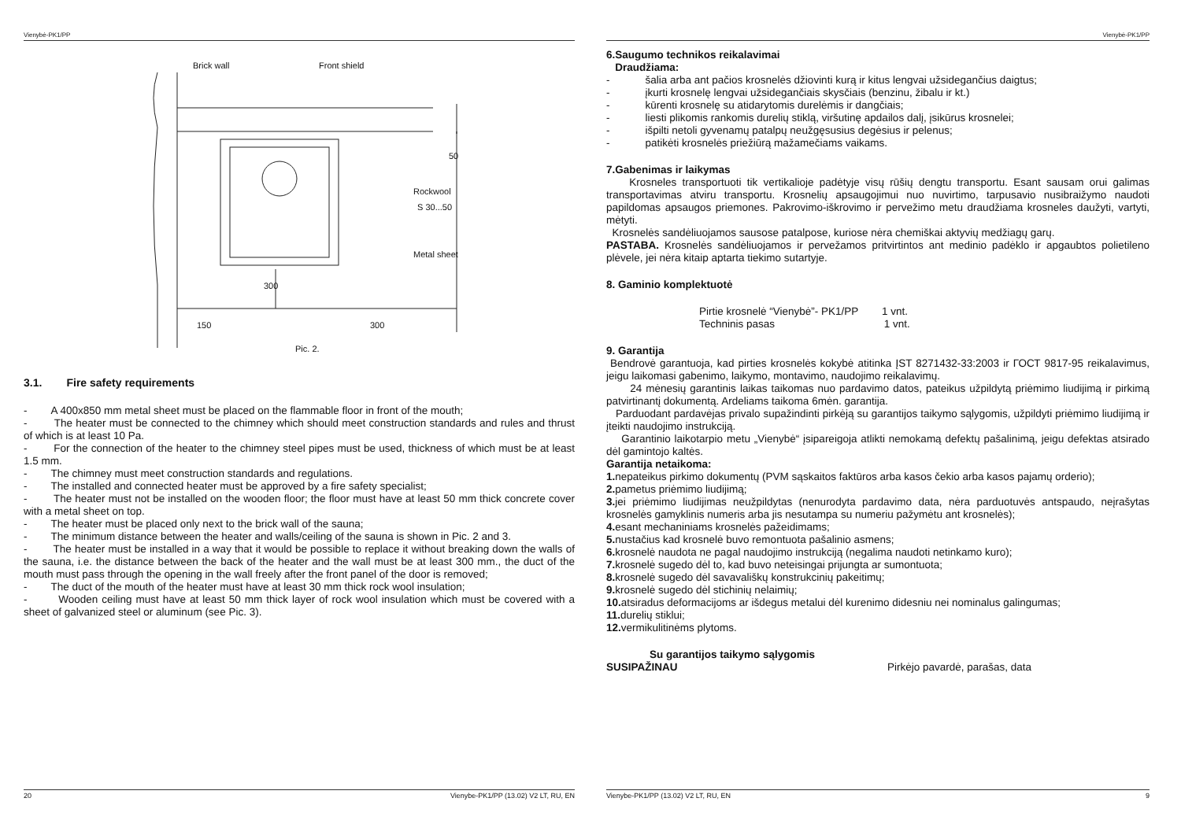Vienybė-PK1/PP
Brick wall
Front shield
Rockwool
S 30...50
Metal sheet
150
300
300
50
Pic. 2.
3.1. Fire safety requirements
- A 400x850 mm metal sheet must be placed on the flammable floor in front of the mouth;
- The heater must be connected to the chimney which should meet construction standards and rules and thrust of which is at least 10 Pa.
- For the connection of the heater to the chimney steel pipes must be used, thickness of which must be at least 1.5 mm.
- The chimney must meet construction standards and regulations.
- The installed and connected heater must be approved by a fire safety specialist;
- The heater must not be installed on the wooden floor; the floor must have at least 50 mm thick concrete cover with a metal sheet on top.
- The heater must be placed only next to the brick wall of the sauna;
- The minimum distance between the heater and walls/ceiling of the sauna is shown in Pic. 2 and 3.
- The heater must be installed in a way that it would be possible to replace it without breaking down the walls of the sauna, i.e. the distance between the back of the heater and the wall must be at least 300 mm., the duct of the mouth must pass through the opening in the wall freely after the front panel of the door is removed;
- The duct of the mouth of the heater must have at least 30 mm thick rock wool insulation;
- Wooden ceiling must have at least 50 mm thick layer of rock wool insulation which must be covered with a sheet of galvanized steel or aluminum (see Pic. 3).
20 Vienybe-PK1/PP (13.02) V2 LT, RU, EN
Vienybė-PK1/PP
6.Saugumo technikos reikalavimai
Draudžiama:
- šalia arba ant pačios krosnelės džiovinti kurą ir kitus lengvai užsidegančius daigtus;
- įkurti krosnelę lengvai užsidegančiais skysčiais (benzinu, žibalu ir kt.)
- kūrenti krosnelę su atidarytomis durelėmis ir dangčiais;
- liesti plikomis rankomis durelių stiklą, viršutinę apdailos dalį, įsikūrus krosnelei;
- išpilti netoli gyvenamų patalpų neužgęsusius degėsius ir pelenus;
- patikėti krosnelės priežiūrą mažamečiams vaikams.
7.Gabenimas ir laikymas
Krosneles transportuoti tik vertikalioje padėtyje visų rūšių dengtu transportu. Esant sausam orui galimas transportavimas atviru transportu. Krosnelių apsaugojimui nuo nuvirtimo, tarpusavio nusibraižymo naudoti papildomas apsaugos priemones. Pakrovimo-iškrovimo ir pervežimo metu draudžiama krosneles daužyti, vartyti, mėtyti.
Krosnelės sandėliuojamos sausose patalpose, kuriose nėra chemiškai aktyvių medžiagų garų.
PASTABA. Krosnelės sandėliuojamos ir pervežamos pritvirtintos ant medinio padėklo ir apgaubtos polietileno plėvele, jei nėra kitaip aptarta tiekimo sutartyje.
8. Gaminio komplektuotė
Pirtie krosnelė “Vienybė”- PK1/PP 1 vnt.
Techninis pasas 1 vnt.
9. Garantija
Bendrovė garantuoja, kad pirties krosnelės kokybė atitinka ĮST 8271432-33:2003 ir ГОСТ 9817-95 reikalavimus, jeigu laikomasi gabenimo, laikymo, montavimo, naudojimo reikalavimų.
24 mėnesių garantinis laikas taikomas nuo pardavimo datos, pateikus užpildytą priėmimo liudijimą ir pirkimą patvirtinantį dokumentą. Ardeliams taikoma 6mėn. garantija.
Parduodant pardavėjas privalo supažindinti pirkėją su garantijos taikymo sąlygomis, užpildyti priėmimo liudijimą ir įteikti naudojimo instrukciją.
Garantinio laikotarpio metu „Vienybė“ įsipareigoja atlikti nemokamą defektų pašalinimą, jeigu defektas atsirado dėl gamintojo kaltės.
Garantija netaikoma:
1. nepateikus pirkimo dokumentų (PVM sąskaitos faktūros arba kasos čekio arba kasos pajamų orderio);
2. pametus priėmimo liudijimą;
3. jei priėmimo liudijimas neužpildytas (nenurodyta pardavimo data, nėra parduotuvės antspaudo, neįrašytas krosnelės gamyklinis numeris arba jis nesutampa su numeriu pažymėtu ant krosnelės);
4. esant mechaniniams krosnelės pažeidimams;
5. nustačius kad krosnelė buvo remontuota pašalinio asmens;
6. krosnelė naudota ne pagal naudojimo instrukciją (negalima naudoti netinkamo kuro);
7. krosnelė sugedo dėl to, kad buvo neteisingai prijungta ar sumontuota;
8. krosnelė sugedo dėl savavališkų konstrukcinių pakeitimų;
9. krosnelė sugedo dėl stichinių nelaimių;
10. atsiradus deformacijoms ar išdegus metalui dėl kurenimo didesniu nei nominalus galingumas;
11. durelių stiklui;
12. vermikulitinėms plytoms.
Su garantijos taikymo sąlygomis
SUSIPAŽINAU Pirkėjo pavardė, parašas, data
Vienybe-PK1/PP (13.02) V2 LT, RU, EN 9